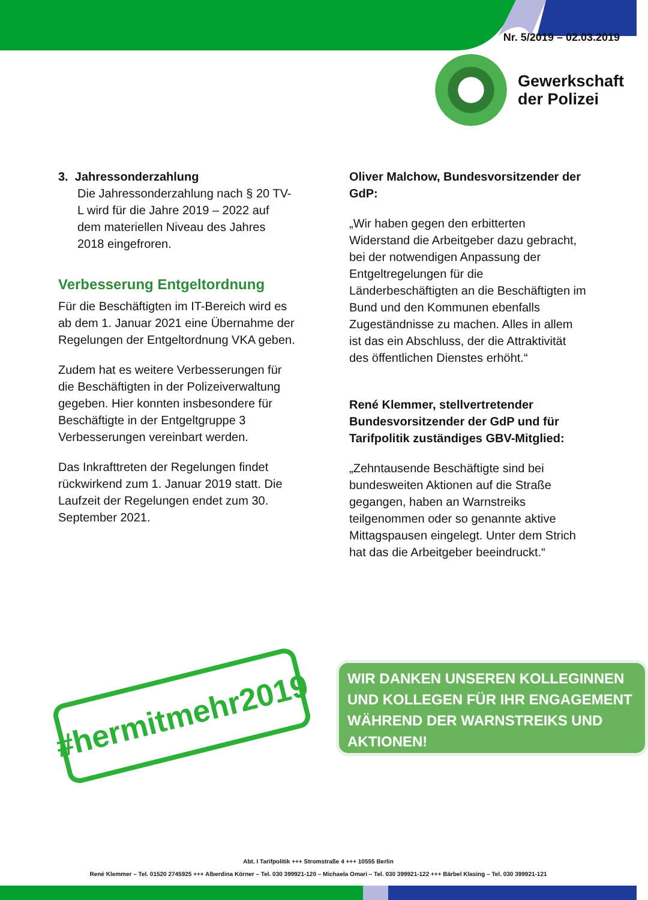Nr. 5/2019 – 02.03.2019
Gewerkschaft
der Polizei
3. Jahressonderzahlung
Die Jahressonderzahlung nach § 20 TV-L wird für die Jahre 2019 – 2022 auf dem materiellen Niveau des Jahres 2018 eingefroren.
Verbesserung Entgeltordnung
Für die Beschäftigten im IT-Bereich wird es ab dem 1. Januar 2021 eine Übernahme der Regelungen der Entgeltordnung VKA geben.
Zudem hat es weitere Verbesserungen für die Beschäftigten in der Polizeiverwaltung gegeben. Hier konnten insbesondere für Beschäftigte in der Entgeltgruppe 3 Verbesserungen vereinbart werden.
Das Inkrafttreten der Regelungen findet rückwirkend zum 1. Januar 2019 statt. Die Laufzeit der Regelungen endet zum 30. September 2021.
Oliver Malchow, Bundesvorsitzender der GdP:
„Wir haben gegen den erbitterten Widerstand die Arbeitgeber dazu gebracht, bei der notwendigen Anpassung der Entgeltregelungen für die Länderbeschäftigten an die Beschäftigten im Bund und den Kommunen ebenfalls Zugeständnisse zu machen. Alles in allem ist das ein Abschluss, der die Attraktivität des öffentlichen Dienstes erhöht.“
René Klemmer, stellvertretender Bundesvorsitzender der GdP und für Tarifpolitik zuständiges GBV-Mitglied:
„Zehntausende Beschäftigte sind bei bundesweiten Aktionen auf die Straße gegangen, haben an Warnstreiks teilgenommen oder so genannte aktive Mittagspausen eingelegt. Unter dem Strich hat das die Arbeitgeber beeindruckt.“
#hermitmehr2019
WIR DANKEN UNSEREN KOLLEGINNEN UND KOLLEGEN FÜR IHR ENGAGEMENT WÄHREND DER WARNSTREIKS UND AKTIONEN!
Abt. I Tarifpolitik +++ Stromstraße 4 +++ 10555 Berlin
René Klemmer – Tel. 01520 2745925 +++ Alberdina Körner – Tel. 030 399921-120 – Michaela Omari – Tel. 030 399921-122 +++ Bärbel Klasing – Tel. 030 399921-121